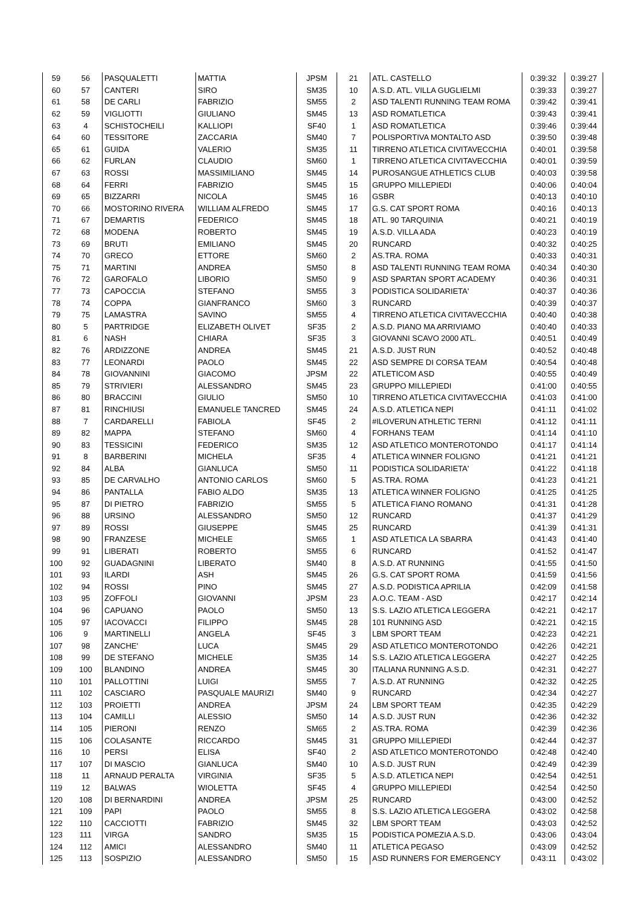| 59 | 56 | PASQUALETTI | MATTIA | JPSM | 21 | ATL. CASTELLO | 0:39:32 | 0:39:27 |
| 60 | 57 | CANTERI | SIRO | SM35 | 10 | A.S.D. ATL. VILLA GUGLIELMI | 0:39:33 | 0:39:27 |
| 61 | 58 | DE CARLI | FABRIZIO | SM55 | 2 | ASD TALENTI RUNNING TEAM ROMA | 0:39:42 | 0:39:41 |
| 62 | 59 | VIGLIOTTI | GIULIANO | SM45 | 13 | ASD ROMATLETICA | 0:39:43 | 0:39:41 |
| 63 | 4 | SCHISTOCHEILI | KALLIOPI | SF40 | 1 | ASD ROMATLETICA | 0:39:46 | 0:39:44 |
| 64 | 60 | TESSITORE | ZACCARIA | SM40 | 7 | POLISPORTIVA MONTALTO ASD | 0:39:50 | 0:39:48 |
| 65 | 61 | GUIDA | VALERIO | SM35 | 11 | TIRRENO ATLETICA CIVITAVECCHIA | 0:40:01 | 0:39:58 |
| 66 | 62 | FURLAN | CLAUDIO | SM60 | 1 | TIRRENO ATLETICA CIVITAVECCHIA | 0:40:01 | 0:39:59 |
| 67 | 63 | ROSSI | MASSIMILIANO | SM45 | 14 | PUROSANGUE ATHLETICS CLUB | 0:40:03 | 0:39:58 |
| 68 | 64 | FERRI | FABRIZIO | SM45 | 15 | GRUPPO MILLEPIEDI | 0:40:06 | 0:40:04 |
| 69 | 65 | BIZZARRI | NICOLA | SM45 | 16 | GSBR | 0:40:13 | 0:40:10 |
| 70 | 66 | MOSTORINO RIVERA | WILLIAM ALFREDO | SM45 | 17 | G.S. CAT SPORT ROMA | 0:40:16 | 0:40:13 |
| 71 | 67 | DEMARTIS | FEDERICO | SM45 | 18 | ATL. 90 TARQUINIA | 0:40:21 | 0:40:19 |
| 72 | 68 | MODENA | ROBERTO | SM45 | 19 | A.S.D. VILLA ADA | 0:40:23 | 0:40:19 |
| 73 | 69 | BRUTI | EMILIANO | SM45 | 20 | RUNCARD | 0:40:32 | 0:40:25 |
| 74 | 70 | GRECO | ETTORE | SM60 | 2 | AS.TRA. ROMA | 0:40:33 | 0:40:31 |
| 75 | 71 | MARTINI | ANDREA | SM50 | 8 | ASD TALENTI RUNNING TEAM ROMA | 0:40:34 | 0:40:30 |
| 76 | 72 | GAROFALO | LIBORIO | SM50 | 9 | ASD SPARTAN SPORT ACADEMY | 0:40:36 | 0:40:31 |
| 77 | 73 | CAPOCCIA | STEFANO | SM55 | 3 | PODISTICA SOLIDARIETA' | 0:40:37 | 0:40:36 |
| 78 | 74 | COPPA | GIANFRANCO | SM60 | 3 | RUNCARD | 0:40:39 | 0:40:37 |
| 79 | 75 | LAMASTRA | SAVINO | SM55 | 4 | TIRRENO ATLETICA CIVITAVECCHIA | 0:40:40 | 0:40:38 |
| 80 | 5 | PARTRIDGE | ELIZABETH OLIVET | SF35 | 2 | A.S.D. PIANO MA ARRIVIAMO | 0:40:40 | 0:40:33 |
| 81 | 6 | NASH | CHIARA | SF35 | 3 | GIOVANNI SCAVO 2000 ATL. | 0:40:51 | 0:40:49 |
| 82 | 76 | ARDIZZONE | ANDREA | SM45 | 21 | A.S.D. JUST RUN | 0:40:52 | 0:40:48 |
| 83 | 77 | LEONARDI | PAOLO | SM45 | 22 | ASD SEMPRE DI CORSA TEAM | 0:40:54 | 0:40:48 |
| 84 | 78 | GIOVANNINI | GIACOMO | JPSM | 22 | ATLETICOM ASD | 0:40:55 | 0:40:49 |
| 85 | 79 | STRIVIERI | ALESSANDRO | SM45 | 23 | GRUPPO MILLEPIEDI | 0:41:00 | 0:40:55 |
| 86 | 80 | BRACCINI | GIULIO | SM50 | 10 | TIRRENO ATLETICA CIVITAVECCHIA | 0:41:03 | 0:41:00 |
| 87 | 81 | RINCHIUSI | EMANUELE TANCRED | SM45 | 24 | A.S.D. ATLETICA NEPI | 0:41:11 | 0:41:02 |
| 88 | 7 | CARDARELLI | FABIOLA | SF45 | 2 | #ILOVERUN ATHLETIC TERNI | 0:41:12 | 0:41:11 |
| 89 | 82 | MAPPA | STEFANO | SM60 | 4 | FORHANS TEAM | 0:41:14 | 0:41:10 |
| 90 | 83 | TESSICINI | FEDERICO | SM35 | 12 | ASD ATLETICO MONTEROTONDO | 0:41:17 | 0:41:14 |
| 91 | 8 | BARBERINI | MICHELA | SF35 | 4 | ATLETICA WINNER FOLIGNO | 0:41:21 | 0:41:21 |
| 92 | 84 | ALBA | GIANLUCA | SM50 | 11 | PODISTICA SOLIDARIETA' | 0:41:22 | 0:41:18 |
| 93 | 85 | DE CARVALHO | ANTONIO CARLOS | SM60 | 5 | AS.TRA. ROMA | 0:41:23 | 0:41:21 |
| 94 | 86 | PANTALLA | FABIO ALDO | SM35 | 13 | ATLETICA WINNER FOLIGNO | 0:41:25 | 0:41:25 |
| 95 | 87 | DI PIETRO | FABRIZIO | SM55 | 5 | ATLETICA FIANO ROMANO | 0:41:31 | 0:41:28 |
| 96 | 88 | URSINO | ALESSANDRO | SM50 | 12 | RUNCARD | 0:41:37 | 0:41:29 |
| 97 | 89 | ROSSI | GIUSEPPE | SM45 | 25 | RUNCARD | 0:41:39 | 0:41:31 |
| 98 | 90 | FRANZESE | MICHELE | SM65 | 1 | ASD ATLETICA LA SBARRA | 0:41:43 | 0:41:40 |
| 99 | 91 | LIBERATI | ROBERTO | SM55 | 6 | RUNCARD | 0:41:52 | 0:41:47 |
| 100 | 92 | GUADAGNINI | LIBERATO | SM40 | 8 | A.S.D. AT RUNNING | 0:41:55 | 0:41:50 |
| 101 | 93 | ILARDI | ASH | SM45 | 26 | G.S. CAT SPORT ROMA | 0:41:59 | 0:41:56 |
| 102 | 94 | ROSSI | PINO | SM45 | 27 | A.S.D. PODISTICA APRILIA | 0:42:09 | 0:41:58 |
| 103 | 95 | ZOFFOLI | GIOVANNI | JPSM | 23 | A.O.C. TEAM - ASD | 0:42:17 | 0:42:14 |
| 104 | 96 | CAPUANO | PAOLO | SM50 | 13 | S.S. LAZIO ATLETICA LEGGERA | 0:42:21 | 0:42:17 |
| 105 | 97 | IACOVACCI | FILIPPO | SM45 | 28 | 101 RUNNING ASD | 0:42:21 | 0:42:15 |
| 106 | 9 | MARTINELLI | ANGELA | SF45 | 3 | LBM SPORT TEAM | 0:42:23 | 0:42:21 |
| 107 | 98 | ZANCHE' | LUCA | SM45 | 29 | ASD ATLETICO MONTEROTONDO | 0:42:26 | 0:42:21 |
| 108 | 99 | DE STEFANO | MICHELE | SM35 | 14 | S.S. LAZIO ATLETICA LEGGERA | 0:42:27 | 0:42:25 |
| 109 | 100 | BLANDINO | ANDREA | SM45 | 30 | ITALIANA RUNNING A.S.D. | 0:42:31 | 0:42:27 |
| 110 | 101 | PALLOTTINI | LUIGI | SM55 | 7 | A.S.D. AT RUNNING | 0:42:32 | 0:42:25 |
| 111 | 102 | CASCIARO | PASQUALE MAURIZI | SM40 | 9 | RUNCARD | 0:42:34 | 0:42:27 |
| 112 | 103 | PROIETTI | ANDREA | JPSM | 24 | LBM SPORT TEAM | 0:42:35 | 0:42:29 |
| 113 | 104 | CAMILLI | ALESSIO | SM50 | 14 | A.S.D. JUST RUN | 0:42:36 | 0:42:32 |
| 114 | 105 | PIERONI | RENZO | SM65 | 2 | AS.TRA. ROMA | 0:42:39 | 0:42:36 |
| 115 | 106 | COLASANTE | RICCARDO | SM45 | 31 | GRUPPO MILLEPIEDI | 0:42:44 | 0:42:37 |
| 116 | 10 | PERSI | ELISA | SF40 | 2 | ASD ATLETICO MONTEROTONDO | 0:42:48 | 0:42:40 |
| 117 | 107 | DI MASCIO | GIANLUCA | SM40 | 10 | A.S.D. JUST RUN | 0:42:49 | 0:42:39 |
| 118 | 11 | ARNAUD PERALTA | VIRGINIA | SF35 | 5 | A.S.D. ATLETICA NEPI | 0:42:54 | 0:42:51 |
| 119 | 12 | BALWAS | WIOLETTA | SF45 | 4 | GRUPPO MILLEPIEDI | 0:42:54 | 0:42:50 |
| 120 | 108 | DI BERNARDINI | ANDREA | JPSM | 25 | RUNCARD | 0:43:00 | 0:42:52 |
| 121 | 109 | PAPI | PAOLO | SM55 | 8 | S.S. LAZIO ATLETICA LEGGERA | 0:43:02 | 0:42:58 |
| 122 | 110 | CACCIOTTI | FABRIZIO | SM45 | 32 | LBM SPORT TEAM | 0:43:03 | 0:42:52 |
| 123 | 111 | VIRGA | SANDRO | SM35 | 15 | PODISTICA POMEZIA A.S.D. | 0:43:06 | 0:43:04 |
| 124 | 112 | AMICI | ALESSANDRO | SM40 | 11 | ATLETICA PEGASO | 0:43:09 | 0:42:52 |
| 125 | 113 | SOSPIZIO | ALESSANDRO | SM50 | 15 | ASD RUNNERS FOR EMERGENCY | 0:43:11 | 0:43:02 |